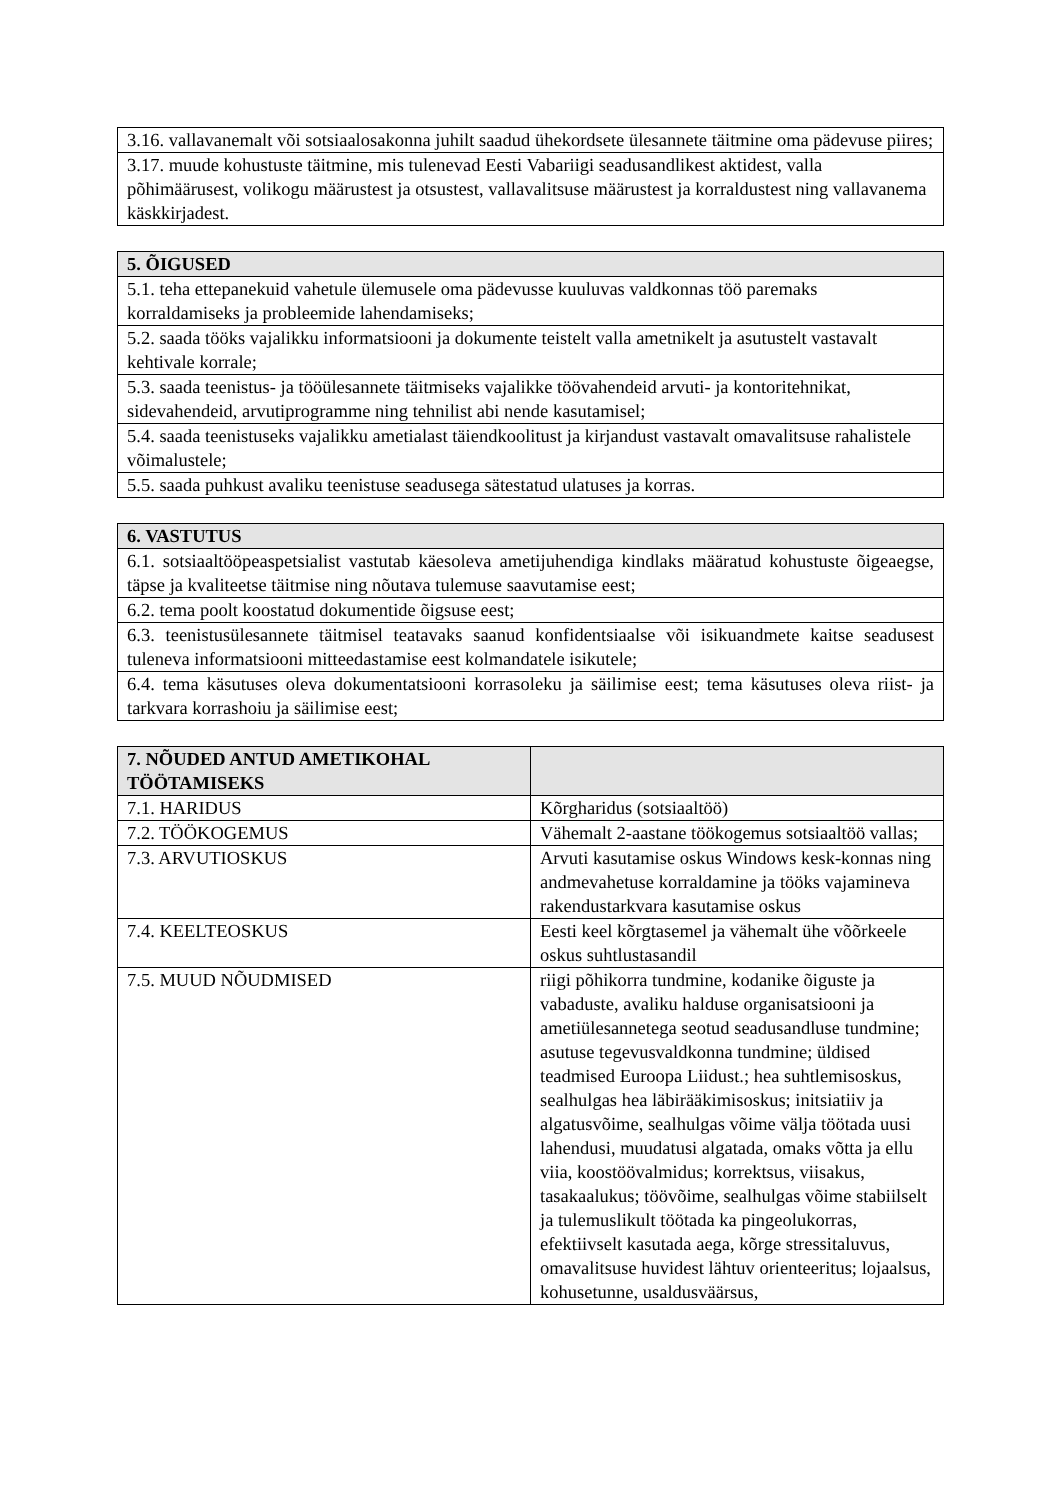| 3.16. vallavanemalt või sotsiaalosakonna juhilt saadud ühekordsete ülesannete täitmine oma pädevuse piires; |
| 3.17. muude kohustuste täitmine, mis tulenevad Eesti Vabariigi seadusandlikest aktidest, valla põhimäärusest, volikogu määrustest ja otsustest, vallavalitsuse määrustest ja korraldustest ning vallavanema käskkirjadest. |
| 5. ÕIGUSED |
| --- |
| 5.1. teha ettepanekuid vahetule ülemusele oma pädevusse kuuluvas valdkonnas töö paremaks korraldamiseks ja probleemide lahendamiseks; |
| 5.2. saada tööks vajalikku informatsiooni ja dokumente teistelt valla ametnikelt ja asutustelt vastavalt kehtivale korrale; |
| 5.3. saada teenistus- ja tööülesannete täitmiseks vajalikke töövahendeid arvuti- ja kontoritehnikat, sidevahendeid, arvutiprogramme ning tehnilist abi nende kasutamisel; |
| 5.4. saada teenistuseks vajalikku ametialast täiendkoolitust ja kirjandust vastavalt omavalitsuse rahalistele võimalustele; |
| 5.5. saada puhkust avaliku teenistuse seadusega sätestatud ulatuses ja korras. |
| 6. VASTUTUS |
| --- |
| 6.1. sotsiaaltööpeaspetsialist vastutab käesoleva ametijuhendiga kindlaks määratud kohustuste õigeaegse, täpse ja kvaliteetse täitmise ning nõutava tulemuse saavutamise eest; |
| 6.2. tema poolt koostatud dokumentide õigsuse eest; |
| 6.3. teenistusülesannete täitmisel teatavaks saanud konfidentsiaalse või isikuandmete kaitse seadusest tuleneva informatsiooni mitteedastamise eest kolmandatele isikutele; |
| 6.4. tema käsutuses oleva dokumentatsiooni korrasoleku ja säilimise eest; tema käsutuses oleva riist- ja tarkvara korrashoiu ja säilimise eest; |
| 7. NÕUDED ANTUD AMETIKOHAL TÖÖTAMISEKS | |
| --- | --- |
| 7.1. HARIDUS | Kõrgharidus (sotsiaaltöö) |
| 7.2. TÖÖKOGEMUS | Vähemalt 2-aastane töökogemus sotsiaaltöö vallas; |
| 7.3. ARVUTIOSKUS | Arvuti kasutamise oskus Windows kesk-konnas ning andmevahetuse korraldamine ja tööks vajamineva rakendustarkvara kasutamise oskus |
| 7.4. KEELTEOSKUS | Eesti keel kõrgtasemel ja vähemalt ühe võõrkeele oskus suhtlustasandil |
| 7.5. MUUD NÕUDMISED | riigi põhikorra tundmine, kodanike õiguste ja vabaduste, avaliku halduse organisatsiooni ja ametiülesannetega seotud seadusandluse tundmine; asutuse tegevusvaldkonna tundmine; üldised teadmised Euroopa Liidust.; hea suhtlemisoskus, sealhulgas hea läbirääkimisoskus; initsiatiiv ja algatusvõime, sealhulgas võime välja töötada uusi lahendusi, muudatusi algatada, omaks võtta ja ellu viia, koostöövalmidus; korrektsus, viisakus, tasakaalukus; töövõime, sealhulgas võime stabiilselt ja tulemuslikult töötada ka pingeolukorras, efektiivselt kasutada aega, kõrge stressitaluvus, omavalitsuse huvidest lähtuv orienteeritus; lojaalsus, kohusetunne, usaldusväärsus, |